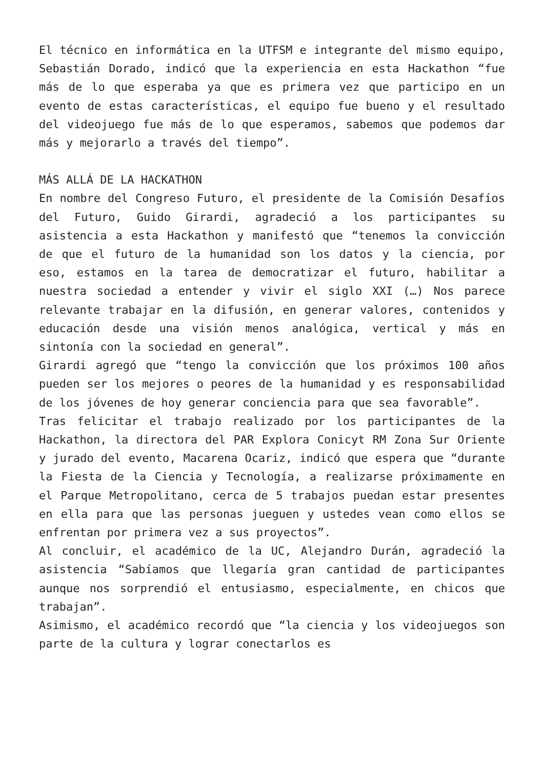El técnico en informática en la UTFSM e integrante del mismo equipo, Sebastián Dorado, indicó que la experiencia en esta Hackathon “fue más de lo que esperaba ya que es primera vez que participo en un evento de estas características, el equipo fue bueno y el resultado del videojuego fue más de lo que esperamos, sabemos que podemos dar más y mejorarlo a través del tiempo”.
MÁS ALLÁ DE LA HACKATHON
En nombre del Congreso Futuro, el presidente de la Comisión Desafíos del Futuro, Guido Girardi, agradeció a los participantes su asistencia a esta Hackathon y manifestó que “tenemos la convicción de que el futuro de la humanidad son los datos y la ciencia, por eso, estamos en la tarea de democratizar el futuro, habilitar a nuestra sociedad a entender y vivir el siglo XXI (…) Nos parece relevante trabajar en la difusión, en generar valores, contenidos y educación desde una visión menos analógica, vertical y más en sintonía con la sociedad en general”.
Girardi agregó que “tengo la convicción que los próximos 100 años pueden ser los mejores o peores de la humanidad y es responsabilidad de los jóvenes de hoy generar conciencia para que sea favorable”.
Tras felicitar el trabajo realizado por los participantes de la Hackathon, la directora del PAR Explora Conicyt RM Zona Sur Oriente y jurado del evento, Macarena Ocariz, indicó que espera que “durante la Fiesta de la Ciencia y Tecnología, a realizarse próximamente en el Parque Metropolitano, cerca de 5 trabajos puedan estar presentes en ella para que las personas jueguen y ustedes vean como ellos se enfrentan por primera vez a sus proyectos”.
Al concluir, el académico de la UC, Alejandro Durán, agradeció la asistencia “Sabíamos que llegaría gran cantidad de participantes aunque nos sorprendió el entusiasmo, especialmente, en chicos que trabajan”.
Asimismo, el académico recordó que “la ciencia y los videojuegos son parte de la cultura y lograr conectarlos es